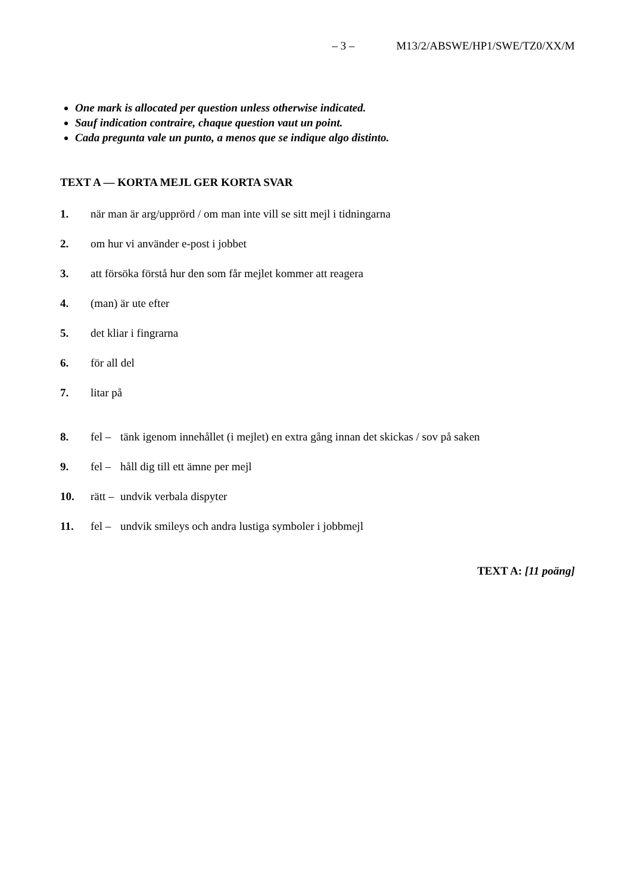– 3 – M13/2/ABSWE/HP1/SWE/TZ0/XX/M
One mark is allocated per question unless otherwise indicated.
Sauf indication contraire, chaque question vaut un point.
Cada pregunta vale un punto, a menos que se indique algo distinto.
TEXT A — KORTA MEJL GER KORTA SVAR
1. när man är arg/upprörd / om man inte vill se sitt mejl i tidningarna
2. om hur vi använder e-post i jobbet
3. att försöka förstå hur den som får mejlet kommer att reagera
4. (man) är ute efter
5. det kliar i fingrarna
6. för all del
7. litar på
8. fel –
tänk igenom innehållet (i mejlet) en extra gång innan det skickas / sov på saken
9. fel –
håll dig till ett ämne per mejl
10. rätt –
undvik verbala dispyter
11. fel –
undvik smileys och andra lustiga symboler i jobbmejl
TEXT A: [11 poäng]